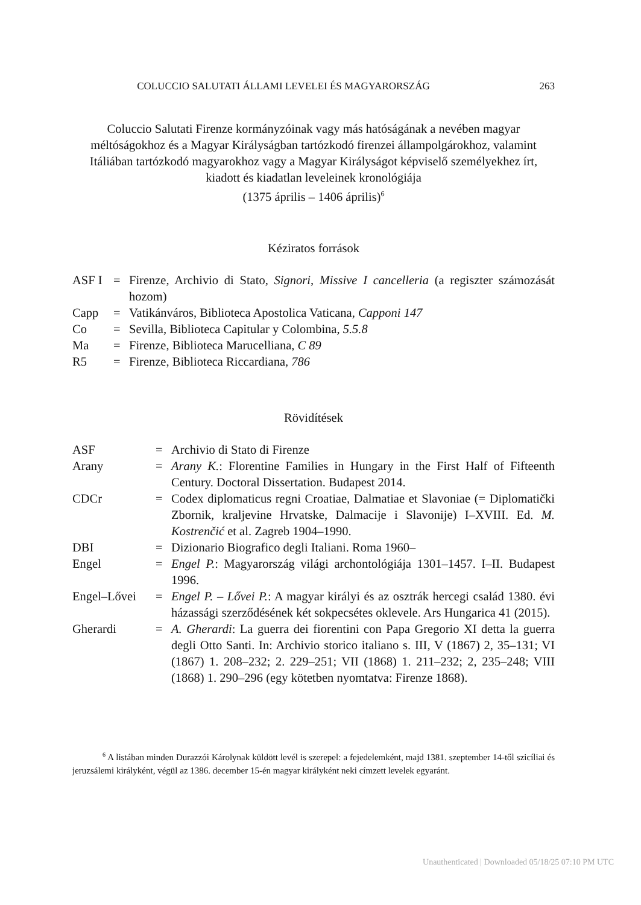COLUCCIO SALUTATI ÁLLAMI LEVELEI ÉS MAGYARORSZÁG 263
Coluccio Salutati Firenze kormányzóinak vagy más hatóságának a nevében magyar méltóságokhoz és a Magyar Királyságban tartózkodó firenzei állampolgárokhoz, valamint Itáliában tartózkodó magyarokhoz vagy a Magyar Királyságot képviselő személyekhez írt, kiadott és kiadatlan leveleinek kronológiája
(1375 április – 1406 április)<sup>6</sup>
Kéziratos források
| ASF I | = | Firenze, Archivio di Stato, Signori , Missive I cancelleria (a regiszter számozását hozom) |
| Capp | = | Vatikánváros, Biblioteca Apostolica Vaticana, Capponi 147 |
| Co | = | Sevilla, Biblioteca Capitular y Colombina, 5.5.8 |
| Ma | = | Firenze, Biblioteca Marucelliana, C 89 |
| R5 | = | Firenze, Biblioteca Riccardiana, 786 |
Rövidítések
| ASF | = | Archivio di Stato di Firenze |
| Arany | = | Arany K. : Florentine Families in Hungary in the First Half of Fifteenth Century. Doctoral Dissertation. Budapest 2014. |
| CDCr | = | Codex diplomaticus regni Croatiae, Dalmatiae et Slavoniae (= Diplomatički Zbornik, kraljevine Hrvatske, Dalmacije i Slavonije) I–XVIII. Ed. M. Kostrenčić et al. Zagreb 1904–1990. |
| DBI | = | Dizionario Biografico degli Italiani. Roma 1960– |
| Engel | = | Engel P. : Magyarország világi archontológiája 1301–1457. I–II. Budapest 1996. |
| Engel–Lővei | = | Engel P. – Lővei P. : A magyar királyi és az osztrák hercegi család 1380. évi házassági szerződésének két sokpecsétes oklevele. Ars Hungarica 41 (2015). |
| Gherardi | = | A. Gherardi : La guerra dei fiorentini con Papa Gregorio XI detta la guerra degli Otto Santi. In: Archivio storico italiano s. III, V (1867) 2, 35–131; VI (1867) 1. 208–232; 2. 229–251; VII (1868) 1. 211–232; 2, 235–248; VIII (1868) 1. 290–296 (egy kötetben nyomtatva: Firenze 1868). |
<sup>6</sup> A listában minden Durazzói Károlynak küldött levél is szerepel: a fejedelemként, majd 1381. szeptember 14-től szicíliai és jeruzsálemi királyként, végül az 1386. december 15-én magyar királyként neki címzett levelek egyaránt.
Unauthenticated | Downloaded 05/18/25 07:10 PM UTC